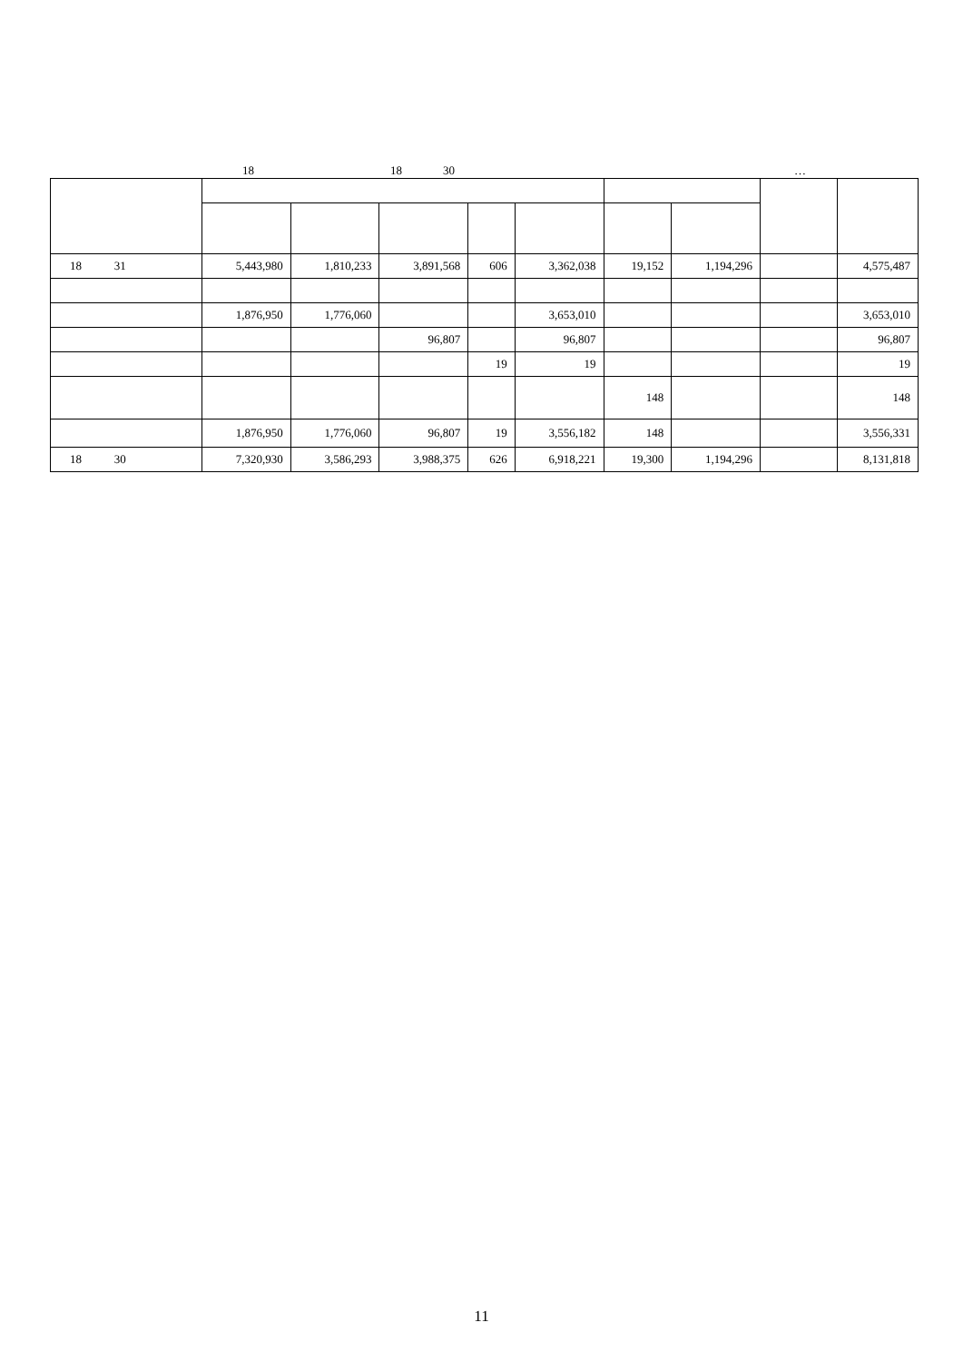18 18 30 …
| 18 31 | 5,443,980 | 1,810,233 | 3,891,568 | 606 | 3,362,038 | 19,152 | 1,194,296 | | 4,575,487 |
| | 1,876,950 | 1,776,060 | | | 3,653,010 | | | | 3,653,010 |
| | | | 96,807 | | 96,807 | | | | 96,807 |
| | | | | 19 | 19 | | | | 19 |
| | | | | | | 148 | | | 148 |
| | 1,876,950 | 1,776,060 | 96,807 | 19 | 3,556,182 | 148 | | | 3,556,331 |
| 18 30 | 7,320,930 | 3,586,293 | 3,988,375 | 626 | 6,918,221 | 19,300 | 1,194,296 | | 8,131,818 |
11